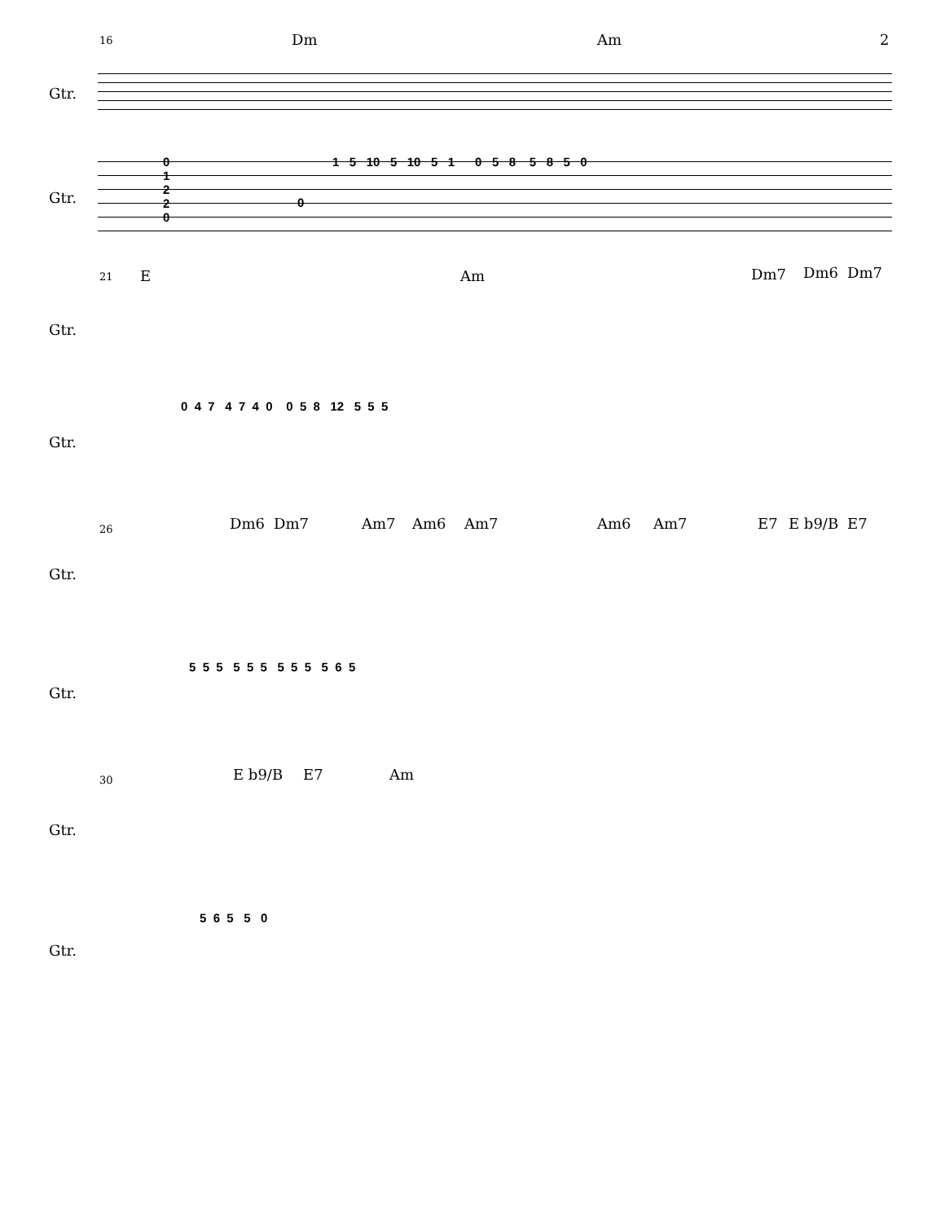16 Dm Am 2
Gtr.
Gtr.
0 1 2 2 0
0
1 5 10 5 10 5 1 0 5 8 5 8 5 0
21 E Am Dm7 Dm6 Dm7
Gtr.
Gtr.
0 4 7 4 7 4 0 0 5 8 12 5 5 5
26 Dm6 Dm7 Am7 Am6 Am7 Am6 Am7 E7 E b9/B E7
Gtr.
Gtr.
5 5 5 5 5 5 5 5 5 5 6 5
30 E b9/B E7 Am
Gtr.
Gtr.
5 6 5 5 0